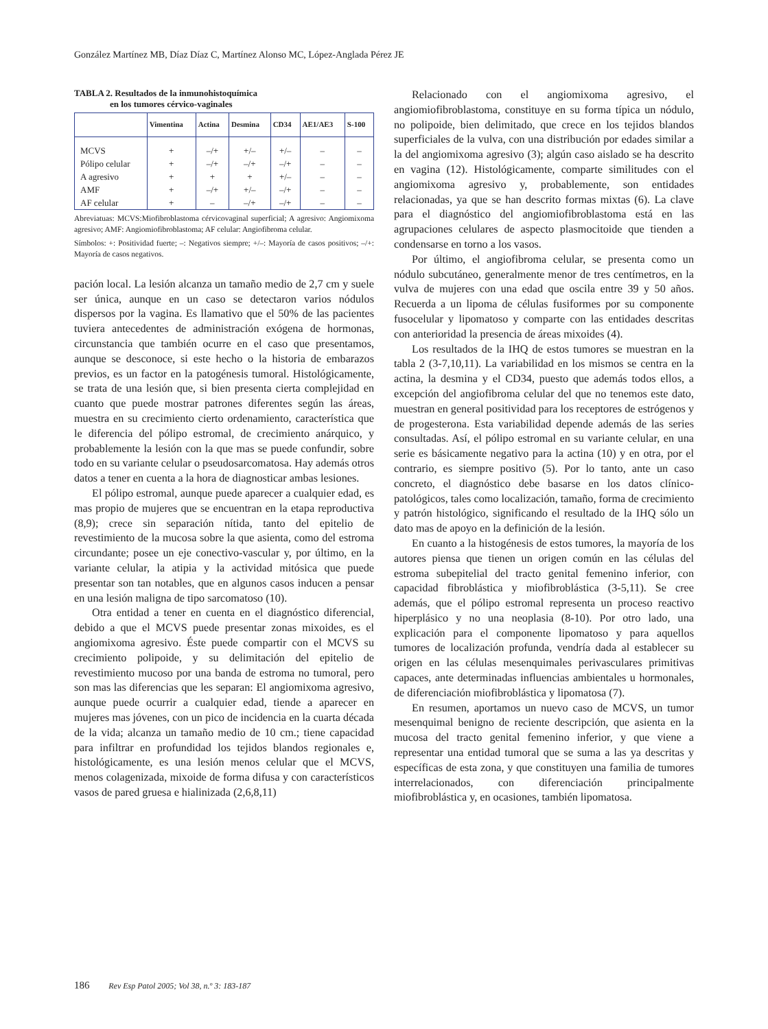González Martínez MB, Díaz Díaz C, Martínez Alonso MC, López-Anglada Pérez JE
TABLA 2. Resultados de la inmunohistoquímica
en los tumores cérvico-vaginales
| | Vimentina | Actina | Desmina | CD34 | AE1/AE3 | S-100 |
| --- | --- | --- | --- | --- | --- | --- |
| MCVS | + | –/+ | +/– | +/– | – | – |
| Pólipo celular | + | –/+ | –/+ | –/+ | – | – |
| A agresivo | + | + | + | +/– | – | – |
| AMF | + | –/+ | +/– | –/+ | – | – |
| AF celular | + | – | –/+ | –/+ | – | – |
Abreviatuas: MCVS:Miofibroblastoma cérvicovaginal superficial; A agresivo: Angiomixoma agresivo; AMF: Angiomiofibroblastoma; AF celular: Angiofibroma celular.
Símbolos: +: Positividad fuerte; –: Negativos siempre; +/–: Mayoría de casos positivos; –/+: Mayoría de casos negativos.
pación local. La lesión alcanza un tamaño medio de 2,7 cm y suele ser única, aunque en un caso se detectaron varios nódulos dispersos por la vagina. Es llamativo que el 50% de las pacientes tuviera antecedentes de administración exógena de hormonas, circunstancia que también ocurre en el caso que presentamos, aunque se desconoce, si este hecho o la historia de embarazos previos, es un factor en la patogénesis tumoral. Histológicamente, se trata de una lesión que, si bien presenta cierta complejidad en cuanto que puede mostrar patrones diferentes según las áreas, muestra en su crecimiento cierto ordenamiento, característica que le diferencia del pólipo estromal, de crecimiento anárquico, y probablemente la lesión con la que mas se puede confundir, sobre todo en su variante celular o pseudosarcomatosa. Hay además otros datos a tener en cuenta a la hora de diagnosticar ambas lesiones.
El pólipo estromal, aunque puede aparecer a cualquier edad, es mas propio de mujeres que se encuentran en la etapa reproductiva (8,9); crece sin separación nítida, tanto del epitelio de revestimiento de la mucosa sobre la que asienta, como del estroma circundante; posee un eje conectivo-vascular y, por último, en la variante celular, la atipia y la actividad mitósica que puede presentar son tan notables, que en algunos casos inducen a pensar en una lesión maligna de tipo sarcomatoso (10).
Otra entidad a tener en cuenta en el diagnóstico diferencial, debido a que el MCVS puede presentar zonas mixoides, es el angiomixoma agresivo. Éste puede compartir con el MCVS su crecimiento polipoide, y su delimitación del epitelio de revestimiento mucoso por una banda de estroma no tumoral, pero son mas las diferencias que les separan: El angiomixoma agresivo, aunque puede ocurrir a cualquier edad, tiende a aparecer en mujeres mas jóvenes, con un pico de incidencia en la cuarta década de la vida; alcanza un tamaño medio de 10 cm.; tiene capacidad para infiltrar en profundidad los tejidos blandos regionales e, histológicamente, es una lesión menos celular que el MCVS, menos colagenizada, mixoide de forma difusa y con característicos vasos de pared gruesa e hialinizada (2,6,8,11)
Relacionado con el angiomixoma agresivo, el angiomiofibroblastoma, constituye en su forma típica un nódulo, no polipoide, bien delimitado, que crece en los tejidos blandos superficiales de la vulva, con una distribución por edades similar a la del angiomixoma agresivo (3); algún caso aislado se ha descrito en vagina (12). Histológicamente, comparte similitudes con el angiomixoma agresivo y, probablemente, son entidades relacionadas, ya que se han descrito formas mixtas (6). La clave para el diagnóstico del angiomiofibroblastoma está en las agrupaciones celulares de aspecto plasmocitoide que tienden a condensarse en torno a los vasos.
Por último, el angiofibroma celular, se presenta como un nódulo subcutáneo, generalmente menor de tres centímetros, en la vulva de mujeres con una edad que oscila entre 39 y 50 años. Recuerda a un lipoma de células fusiformes por su componente fusocelular y lipomatoso y comparte con las entidades descritas con anterioridad la presencia de áreas mixoides (4).
Los resultados de la IHQ de estos tumores se muestran en la tabla 2 (3-7,10,11). La variabilidad en los mismos se centra en la actina, la desmina y el CD34, puesto que además todos ellos, a excepción del angiofibroma celular del que no tenemos este dato, muestran en general positividad para los receptores de estrógenos y de progesterona. Esta variabilidad depende además de las series consultadas. Así, el pólipo estromal en su variante celular, en una serie es básicamente negativo para la actina (10) y en otra, por el contrario, es siempre positivo (5). Por lo tanto, ante un caso concreto, el diagnóstico debe basarse en los datos clínico-patológicos, tales como localización, tamaño, forma de crecimiento y patrón histológico, significando el resultado de la IHQ sólo un dato mas de apoyo en la definición de la lesión.
En cuanto a la histogénesis de estos tumores, la mayoría de los autores piensa que tienen un origen común en las células del estroma subepitelial del tracto genital femenino inferior, con capacidad fibroblástica y miofibroblástica (3-5,11). Se cree además, que el pólipo estromal representa un proceso reactivo hiperplásico y no una neoplasia (8-10). Por otro lado, una explicación para el componente lipomatoso y para aquellos tumores de localización profunda, vendría dada al establecer su origen en las células mesenquimales perivasculares primitivas capaces, ante determinadas influencias ambientales u hormonales, de diferenciación miofibroblástica y lipomatosa (7).
En resumen, aportamos un nuevo caso de MCVS, un tumor mesenquimal benigno de reciente descripción, que asienta en la mucosa del tracto genital femenino inferior, y que viene a representar una entidad tumoral que se suma a las ya descritas y específicas de esta zona, y que constituyen una familia de tumores interrelacionados, con diferenciación principalmente miofibroblástica y, en ocasiones, también lipomatosa.
186 Rev Esp Patol 2005; Vol 38, n.º 3: 183-187